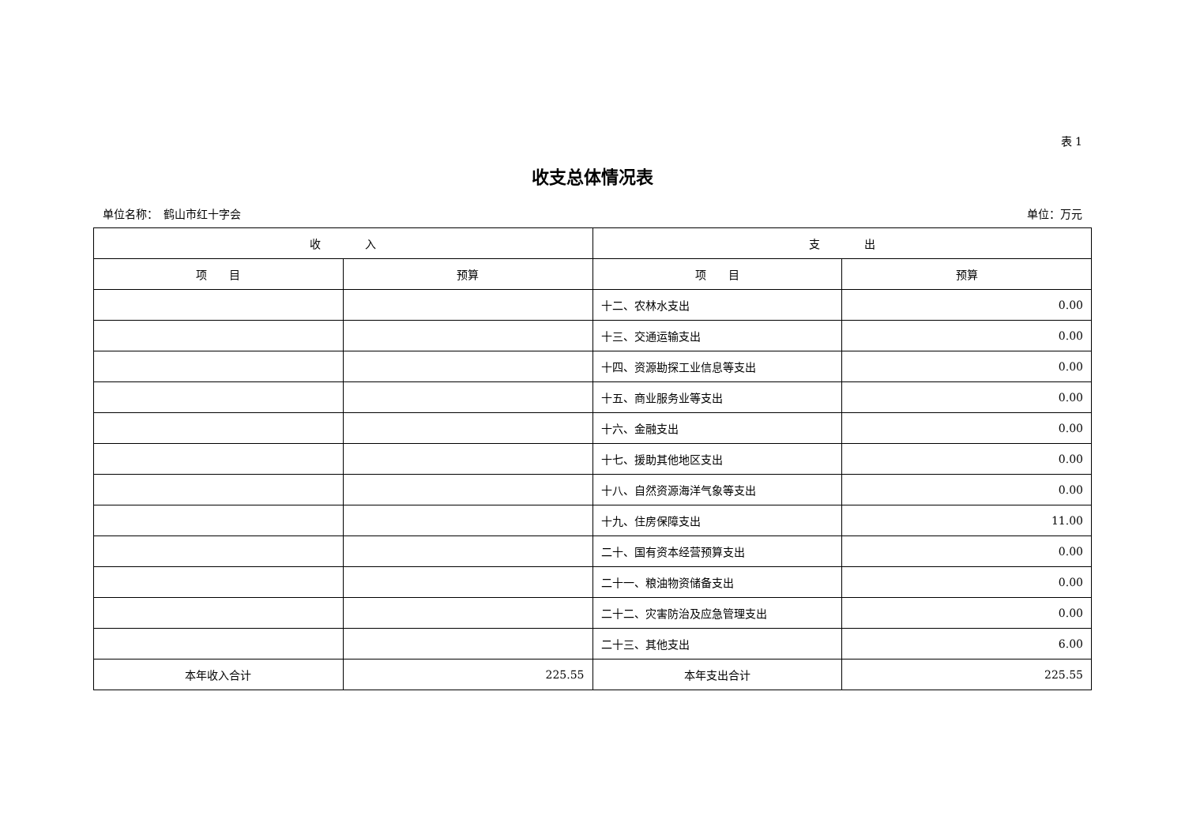表 1
收支总体情况表
单位名称：　鹤山市红十字会 单位：万元
| 收 入 | | 支 出 | |
| --- | --- | --- | --- |
| 项 目 | 预算 | 项 目 | 预算 |
| | | 十二、农林水支出 | 0.00 |
| | | 十三、交通运输支出 | 0.00 |
| | | 十四、资源勘探工业信息等支出 | 0.00 |
| | | 十五、商业服务业等支出 | 0.00 |
| | | 十六、金融支出 | 0.00 |
| | | 十七、援助其他地区支出 | 0.00 |
| | | 十八、自然资源海洋气象等支出 | 0.00 |
| | | 十九、住房保障支出 | 11.00 |
| | | 二十、国有资本经营预算支出 | 0.00 |
| | | 二十一、粮油物资储备支出 | 0.00 |
| | | 二十二、灾害防治及应急管理支出 | 0.00 |
| | | 二十三、其他支出 | 6.00 |
| 本年收入合计 | 225.55 | 本年支出合计 | 225.55 |